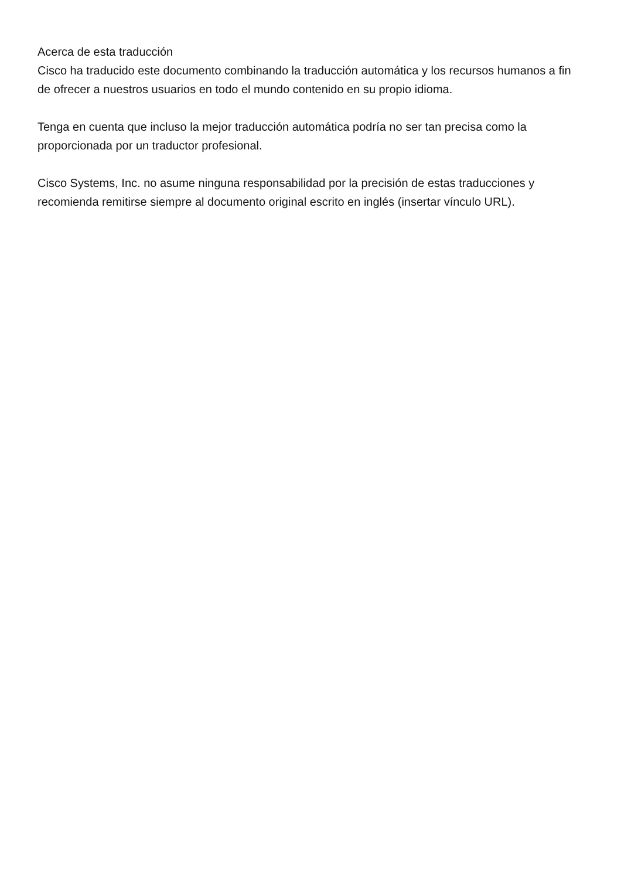Acerca de esta traducción
Cisco ha traducido este documento combinando la traducción automática y los recursos humanos a fin de ofrecer a nuestros usuarios en todo el mundo contenido en su propio idioma.
Tenga en cuenta que incluso la mejor traducción automática podría no ser tan precisa como la proporcionada por un traductor profesional.
Cisco Systems, Inc. no asume ninguna responsabilidad por la precisión de estas traducciones y recomienda remitirse siempre al documento original escrito en inglés (insertar vínculo URL).